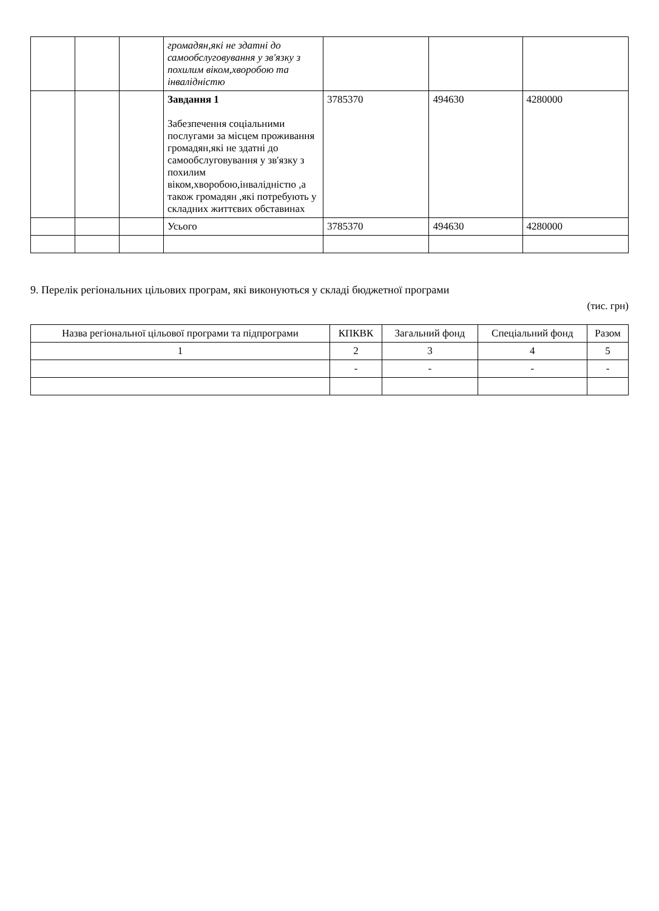| | | | громадян,які не здатні до самообслуговування у зв'язку з похилим віком,хворобою та інвалідністю | | | |
| | | | Завдання 1 Забезпечення соціальними послугами за місцем проживання громадян,які не здатні до самообслуговування у зв'язку з похилим віком,хворобою,інвалідністю ,а також громадян ,які потребують у складних життєвих обставинах | 3785370 | 494630 | 4280000 |
| | | | Усього | 3785370 | 494630 | 4280000 |
9. Перелік регіональних цільових програм, які виконуються у складі бюджетної програми
(тис. грн)
| Назва регіональної цільової програми та підпрограми | КПКВК | Загальний фонд | Спеціальний фонд | Разом |
| --- | --- | --- | --- | --- |
| 1 | 2 | 3 | 4 | 5 |
| | - | - | - | - |